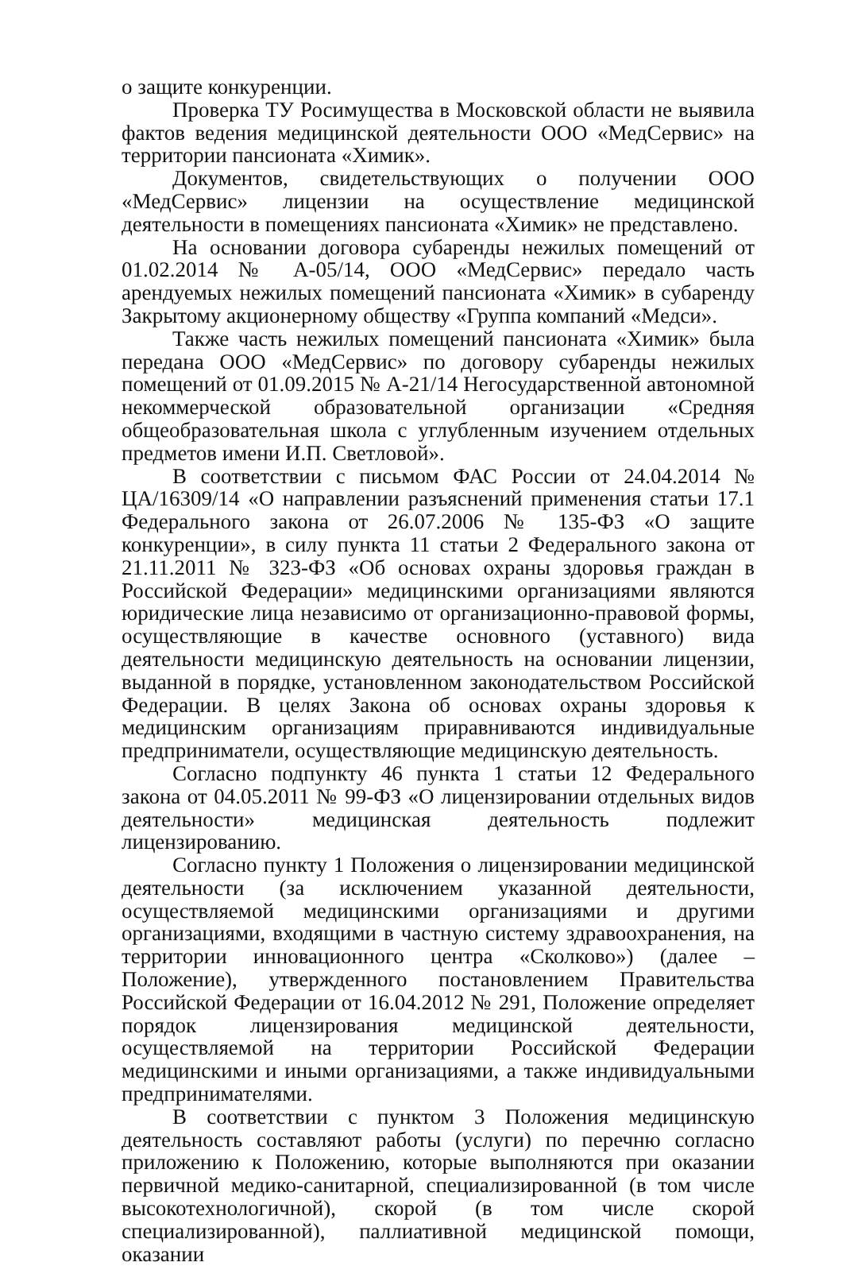о защите конкуренции.
Проверка ТУ Росимущества в Московской области не выявила фактов ведения медицинской деятельности ООО «МедСервис» на территории пансионата «Химик».
Документов, свидетельствующих о получении ООО «МедСервис» лицензии на осуществление медицинской деятельности в помещениях пансионата «Химик» не представлено.
На основании договора субаренды нежилых помещений от 01.02.2014 № А-05/14, ООО «МедСервис» передало часть арендуемых нежилых помещений пансионата «Химик» в субаренду Закрытому акционерному обществу «Группа компаний «Медси».
Также часть нежилых помещений пансионата «Химик» была передана ООО «МедСервис» по договору субаренды нежилых помещений от 01.09.2015 № А-21/14 Негосударственной автономной некоммерческой образовательной организации «Средняя общеобразовательная школа с углубленным изучением отдельных предметов имени И.П. Светловой».
В соответствии с письмом ФАС России от 24.04.2014 № ЦА/16309/14 «О направлении разъяснений применения статьи 17.1 Федерального закона от 26.07.2006 № 135-ФЗ «О защите конкуренции», в силу пункта 11 статьи 2 Федерального закона от 21.11.2011 № 323-ФЗ «Об основах охраны здоровья граждан в Российской Федерации» медицинскими организациями являются юридические лица независимо от организационно-правовой формы, осуществляющие в качестве основного (уставного) вида деятельности медицинскую деятельность на основании лицензии, выданной в порядке, установленном законодательством Российской Федерации. В целях Закона об основах охраны здоровья к медицинским организациям приравниваются индивидуальные предприниматели, осуществляющие медицинскую деятельность.
Согласно подпункту 46 пункта 1 статьи 12 Федерального закона от 04.05.2011 № 99-ФЗ «О лицензировании отдельных видов деятельности» медицинская деятельность подлежит лицензированию.
Согласно пункту 1 Положения о лицензировании медицинской деятельности (за исключением указанной деятельности, осуществляемой медицинскими организациями и другими организациями, входящими в частную систему здравоохранения, на территории инновационного центра «Сколково») (далее – Положение), утвержденного постановлением Правительства Российской Федерации от 16.04.2012 № 291, Положение определяет порядок лицензирования медицинской деятельности, осуществляемой на территории Российской Федерации медицинскими и иными организациями, а также индивидуальными предпринимателями.
В соответствии с пунктом 3 Положения медицинскую деятельность составляют работы (услуги) по перечню согласно приложению к Положению, которые выполняются при оказании первичной медико-санитарной, специализированной (в том числе высокотехнологичной), скорой (в том числе скорой специализированной), паллиативной медицинской помощи, оказании